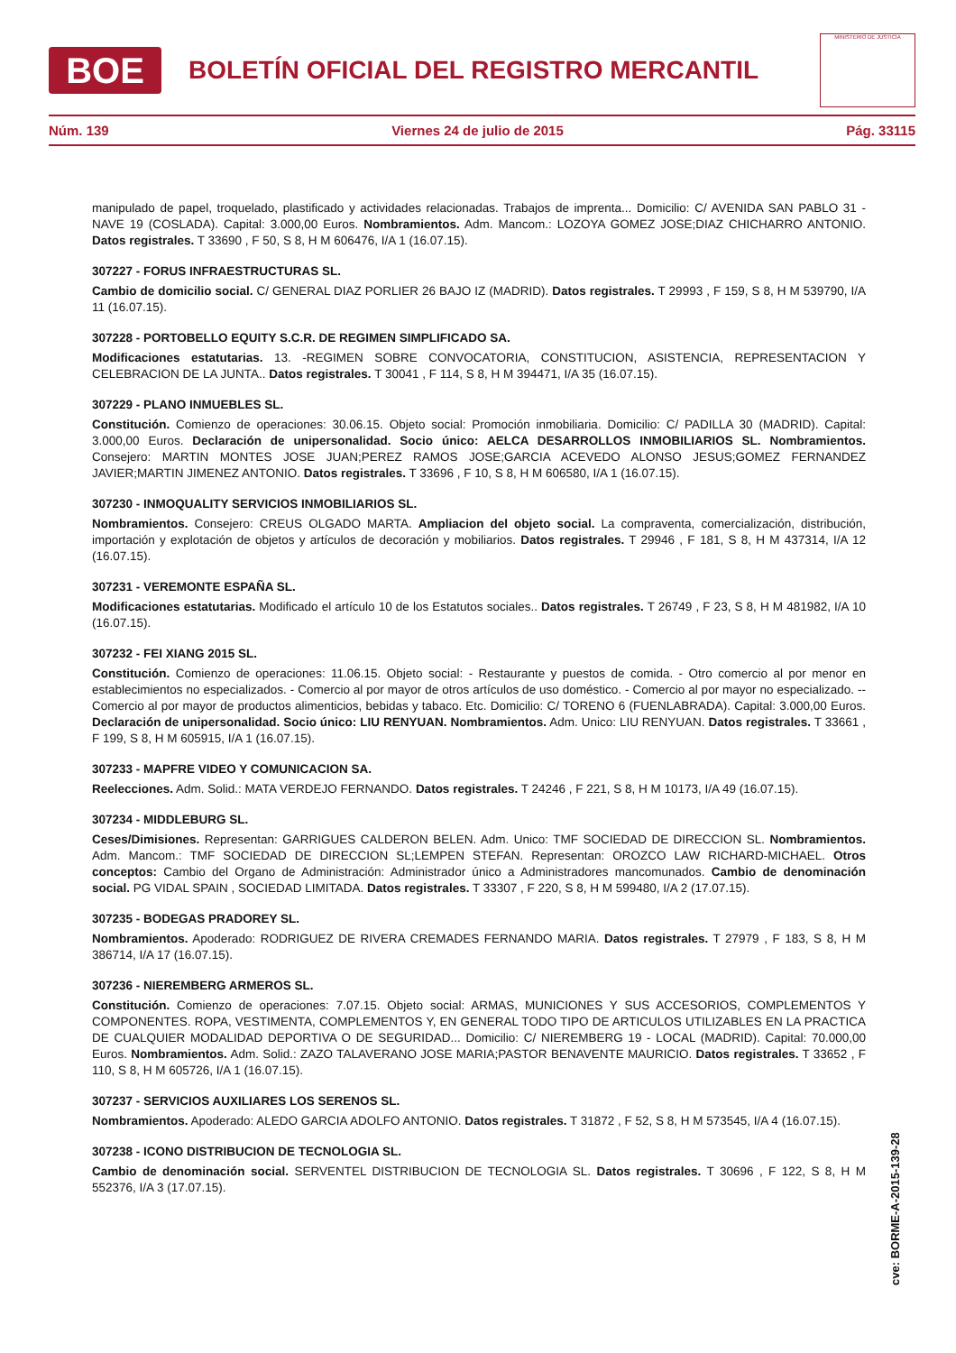BOE
BOLETÍN OFICIAL DEL REGISTRO MERCANTIL
MINISTERIO DE JUSTICIA
Núm. 139 Viernes 24 de julio de 2015 Pág. 33115
manipulado de papel, troquelado, plastificado y actividades relacionadas. Trabajos de imprenta... Domicilio: C/ AVENIDA SAN PABLO 31 - NAVE 19 (COSLADA). Capital: 3.000,00 Euros. Nombramientos. Adm. Mancom.: LOZOYA GOMEZ JOSE;DIAZ CHICHARRO ANTONIO. Datos registrales. T 33690 , F 50, S 8, H M 606476, I/A 1 (16.07.15).
307227 - FORUS INFRAESTRUCTURAS SL.
Cambio de domicilio social. C/ GENERAL DIAZ PORLIER 26 BAJO IZ (MADRID). Datos registrales. T 29993 , F 159, S 8, H M 539790, I/A 11 (16.07.15).
307228 - PORTOBELLO EQUITY S.C.R. DE REGIMEN SIMPLIFICADO SA.
Modificaciones estatutarias. 13. -REGIMEN SOBRE CONVOCATORIA, CONSTITUCION, ASISTENCIA, REPRESENTACION Y CELEBRACION DE LA JUNTA.. Datos registrales. T 30041 , F 114, S 8, H M 394471, I/A 35 (16.07.15).
307229 - PLANO INMUEBLES SL.
Constitución. Comienzo de operaciones: 30.06.15. Objeto social: Promoción inmobiliaria. Domicilio: C/ PADILLA 30 (MADRID). Capital: 3.000,00 Euros. Declaración de unipersonalidad. Socio único: AELCA DESARROLLOS INMOBILIARIOS SL. Nombramientos. Consejero: MARTIN MONTES JOSE JUAN;PEREZ RAMOS JOSE;GARCIA ACEVEDO ALONSO JESUS;GOMEZ FERNANDEZ JAVIER;MARTIN JIMENEZ ANTONIO. Datos registrales. T 33696 , F 10, S 8, H M 606580, I/A 1 (16.07.15).
307230 - INMOQUALITY SERVICIOS INMOBILIARIOS SL.
Nombramientos. Consejero: CREUS OLGADO MARTA. Ampliacion del objeto social. La compraventa, comercialización, distribución, importación y explotación de objetos y artículos de decoración y mobiliarios. Datos registrales. T 29946 , F 181, S 8, H M 437314, I/A 12 (16.07.15).
307231 - VEREMONTE ESPAÑA SL.
Modificaciones estatutarias. Modificado el artículo 10 de los Estatutos sociales.. Datos registrales. T 26749 , F 23, S 8, H M 481982, I/A 10 (16.07.15).
307232 - FEI XIANG 2015 SL.
Constitución. Comienzo de operaciones: 11.06.15. Objeto social: - Restaurante y puestos de comida. - Otro comercio al por menor en establecimientos no especializados. - Comercio al por mayor de otros artículos de uso doméstico. - Comercio al por mayor no especializado. -- Comercio al por mayor de productos alimenticios, bebidas y tabaco. Etc. Domicilio: C/ TORENO 6 (FUENLABRADA). Capital: 3.000,00 Euros. Declaración de unipersonalidad. Socio único: LIU RENYUAN. Nombramientos. Adm. Unico: LIU RENYUAN. Datos registrales. T 33661 , F 199, S 8, H M 605915, I/A 1 (16.07.15).
307233 - MAPFRE VIDEO Y COMUNICACION SA.
Reelecciones. Adm. Solid.: MATA VERDEJO FERNANDO. Datos registrales. T 24246 , F 221, S 8, H M 10173, I/A 49 (16.07.15).
307234 - MIDDLEBURG SL.
Ceses/Dimisiones. Representan: GARRIGUES CALDERON BELEN. Adm. Unico: TMF SOCIEDAD DE DIRECCION SL. Nombramientos. Adm. Mancom.: TMF SOCIEDAD DE DIRECCION SL;LEMPEN STEFAN. Representan: OROZCO LAW RICHARD-MICHAEL. Otros conceptos: Cambio del Organo de Administración: Administrador único a Administradores mancomunados. Cambio de denominación social. PG VIDAL SPAIN , SOCIEDAD LIMITADA. Datos registrales. T 33307 , F 220, S 8, H M 599480, I/A 2 (17.07.15).
307235 - BODEGAS PRADOREY SL.
Nombramientos. Apoderado: RODRIGUEZ DE RIVERA CREMADES FERNANDO MARIA. Datos registrales. T 27979 , F 183, S 8, H M 386714, I/A 17 (16.07.15).
307236 - NIEREMBERG ARMEROS SL.
Constitución. Comienzo de operaciones: 7.07.15. Objeto social: ARMAS, MUNICIONES Y SUS ACCESORIOS, COMPLEMENTOS Y COMPONENTES. ROPA, VESTIMENTA, COMPLEMENTOS Y, EN GENERAL TODO TIPO DE ARTICULOS UTILIZABLES EN LA PRACTICA DE CUALQUIER MODALIDAD DEPORTIVA O DE SEGURIDAD... Domicilio: C/ NIEREMBERG 19 - LOCAL (MADRID). Capital: 70.000,00 Euros. Nombramientos. Adm. Solid.: ZAZO TALAVERANO JOSE MARIA;PASTOR BENAVENTE MAURICIO. Datos registrales. T 33652 , F 110, S 8, H M 605726, I/A 1 (16.07.15).
307237 - SERVICIOS AUXILIARES LOS SERENOS SL.
Nombramientos. Apoderado: ALEDO GARCIA ADOLFO ANTONIO. Datos registrales. T 31872 , F 52, S 8, H M 573545, I/A 4 (16.07.15).
307238 - ICONO DISTRIBUCION DE TECNOLOGIA SL.
Cambio de denominación social. SERVENTEL DISTRIBUCION DE TECNOLOGIA SL. Datos registrales. T 30696 , F 122, S 8, H M 552376, I/A 3 (17.07.15).
cve: BORME-A-2015-139-28